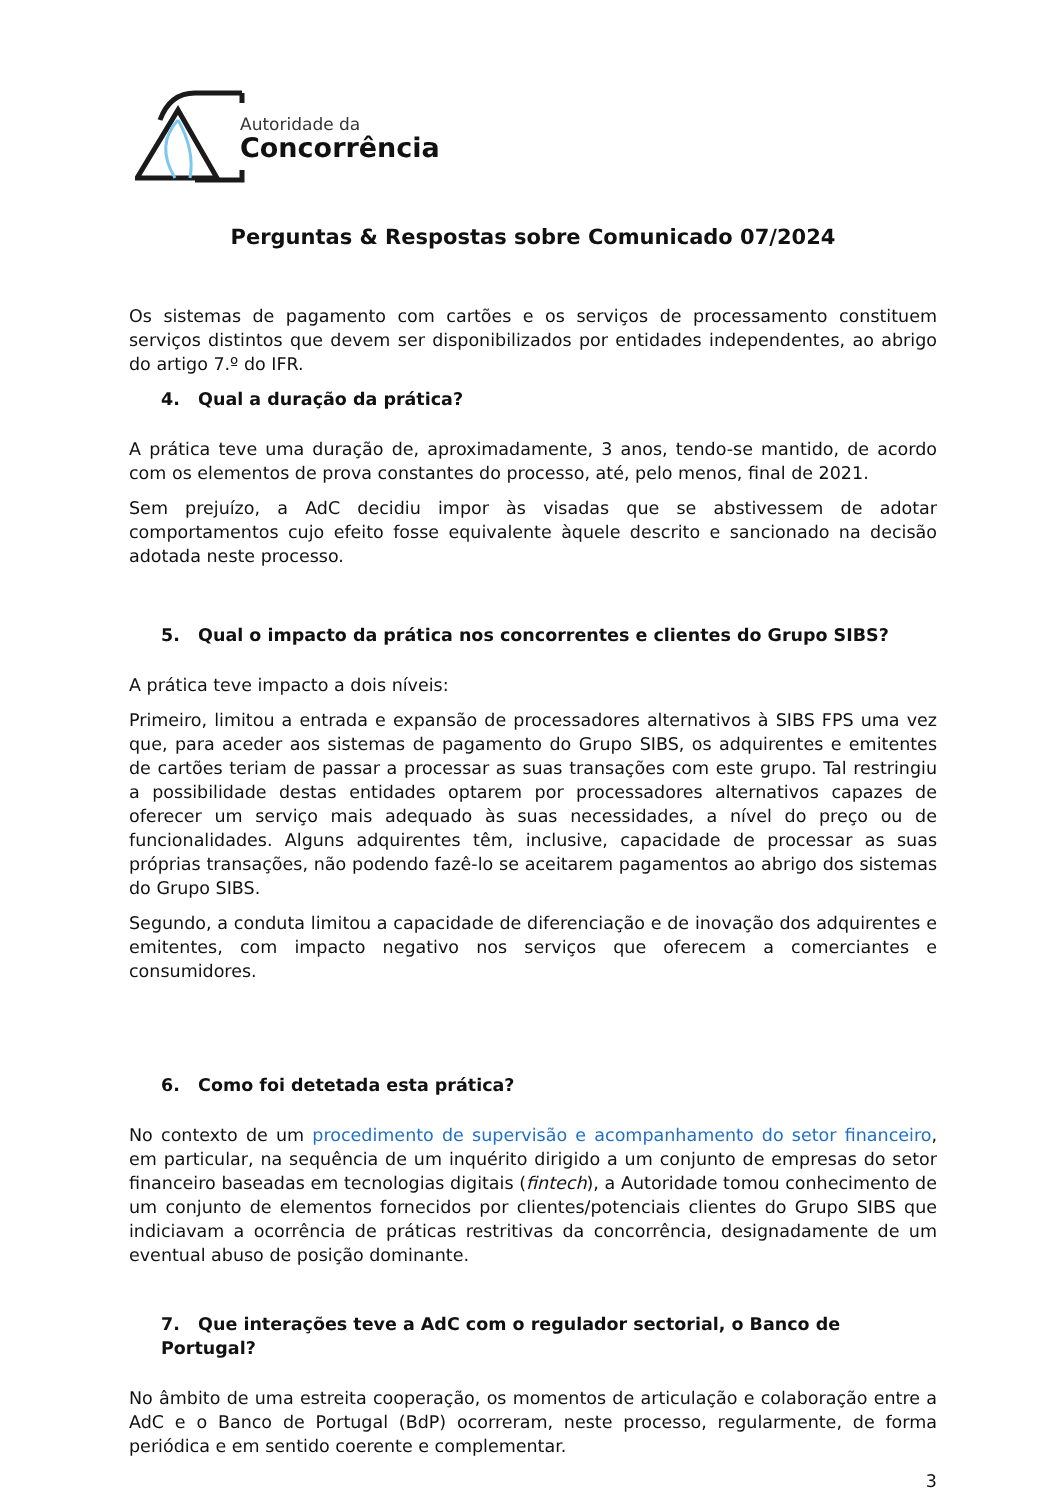Autoridade da
Concorrência
Perguntas & Respostas sobre Comunicado 07/2024
Os sistemas de pagamento com cartões e os serviços de processamento constituem serviços distintos que devem ser disponibilizados por entidades independentes, ao abrigo do artigo 7.º do IFR.
4. Qual a duração da prática?
A prática teve uma duração de, aproximadamente, 3 anos, tendo-se mantido, de acordo com os elementos de prova constantes do processo, até, pelo menos, final de 2021.
Sem prejuízo, a AdC decidiu impor às visadas que se abstivessem de adotar comportamentos cujo efeito fosse equivalente àquele descrito e sancionado na decisão adotada neste processo.
5. Qual o impacto da prática nos concorrentes e clientes do Grupo SIBS?
A prática teve impacto a dois níveis:
Primeiro, limitou a entrada e expansão de processadores alternativos à SIBS FPS uma vez que, para aceder aos sistemas de pagamento do Grupo SIBS, os adquirentes e emitentes de cartões teriam de passar a processar as suas transações com este grupo. Tal restringiu a possibilidade destas entidades optarem por processadores alternativos capazes de oferecer um serviço mais adequado às suas necessidades, a nível do preço ou de funcionalidades. Alguns adquirentes têm, inclusive, capacidade de processar as suas próprias transações, não podendo fazê-lo se aceitarem pagamentos ao abrigo dos sistemas do Grupo SIBS.
Segundo, a conduta limitou a capacidade de diferenciação e de inovação dos adquirentes e emitentes, com impacto negativo nos serviços que oferecem a comerciantes e consumidores.
6. Como foi detetada esta prática?
No contexto de um procedimento de supervisão e acompanhamento do setor financeiro, em particular, na sequência de um inquérito dirigido a um conjunto de empresas do setor financeiro baseadas em tecnologias digitais (fintech), a Autoridade tomou conhecimento de um conjunto de elementos fornecidos por clientes/potenciais clientes do Grupo SIBS que indiciavam a ocorrência de práticas restritivas da concorrência, designadamente de um eventual abuso de posição dominante.
7. Que interações teve a AdC com o regulador sectorial, o Banco de Portugal?
No âmbito de uma estreita cooperação, os momentos de articulação e colaboração entre a AdC e o Banco de Portugal (BdP) ocorreram, neste processo, regularmente, de forma periódica e em sentido coerente e complementar.
3